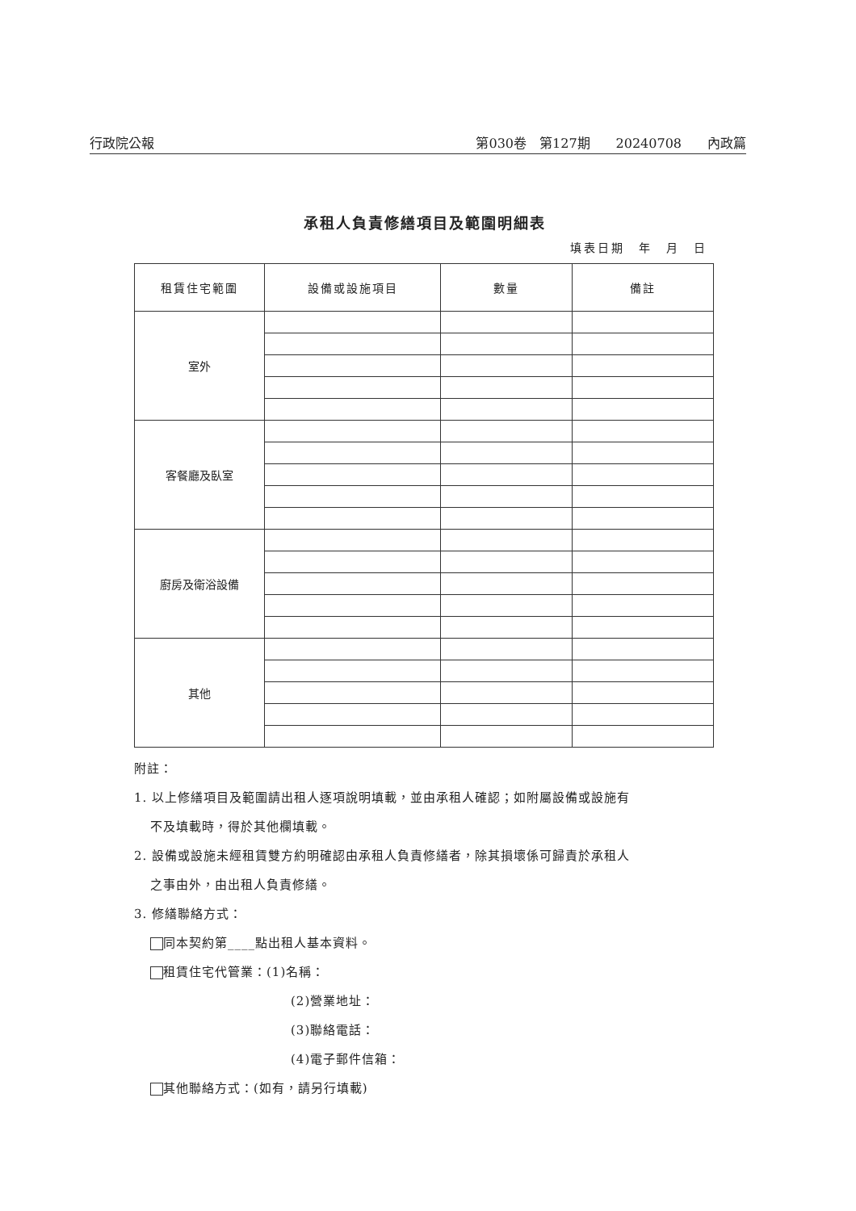行政院公報 第030卷　第127期　　20240708　　內政篇
承租人負責修繕項目及範圍明細表
填表日期　年　月　日
| 租賃住宅範圍 | 設備或設施項目 | 數量 | 備註 |
| --- | --- | --- | --- |
| 室外 | | | |
| 客餐廳及臥室 | | | |
| 廚房及衛浴設備 | | | |
| 其他 | | | |
附註：
1. 以上修繕項目及範圍請出租人逐項說明填載，並由承租人確認；如附屬設備或設施有
不及填載時，得於其他欄填載。
2. 設備或設施未經租賃雙方約明確認由承租人負責修繕者，除其損壞係可歸責於承租人
之事由外，由出租人負責修繕。
3. 修繕聯絡方式：
同本契約第____點出租人基本資料。
租賃住宅代管業：(1)名稱：
(2)營業地址：
(3)聯絡電話：
(4)電子郵件信箱：
其他聯絡方式：(如有，請另行填載)